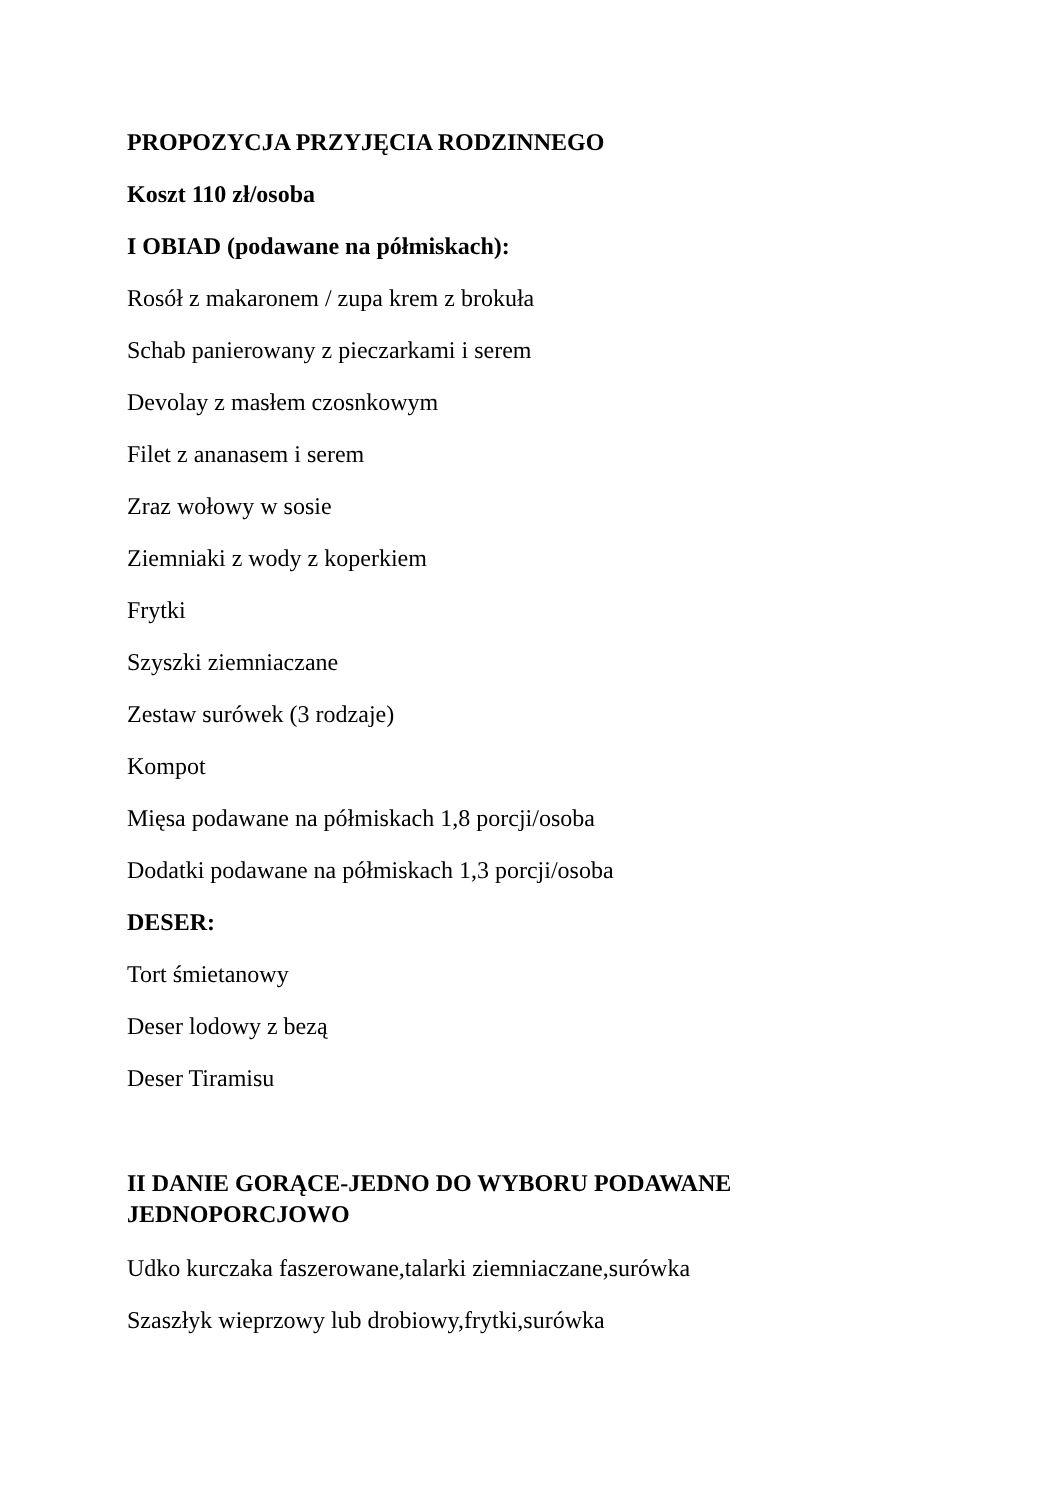PROPOZYCJA PRZYJĘCIA RODZINNEGO
Koszt 110 zł/osoba
I OBIAD (podawane na półmiskach):
Rosół z makaronem / zupa krem z brokuła
Schab panierowany z pieczarkami i serem
Devolay z masłem czosnkowym
Filet z ananasem i serem
Zraz wołowy w sosie
Ziemniaki z wody z koperkiem
Frytki
Szyszki ziemniaczane
Zestaw surówek (3 rodzaje)
Kompot
Mięsa podawane na półmiskach 1,8 porcji/osoba
Dodatki podawane na półmiskach 1,3 porcji/osoba
DESER:
Tort śmietanowy
Deser lodowy z bezą
Deser Tiramisu
II DANIE GORĄCE-JEDNO DO WYBORU PODAWANE
JEDNOPORCJOWO
Udko kurczaka faszerowane,talarki ziemniaczane,surówka
Szaszłyk wieprzowy lub drobiowy,frytki,surówka